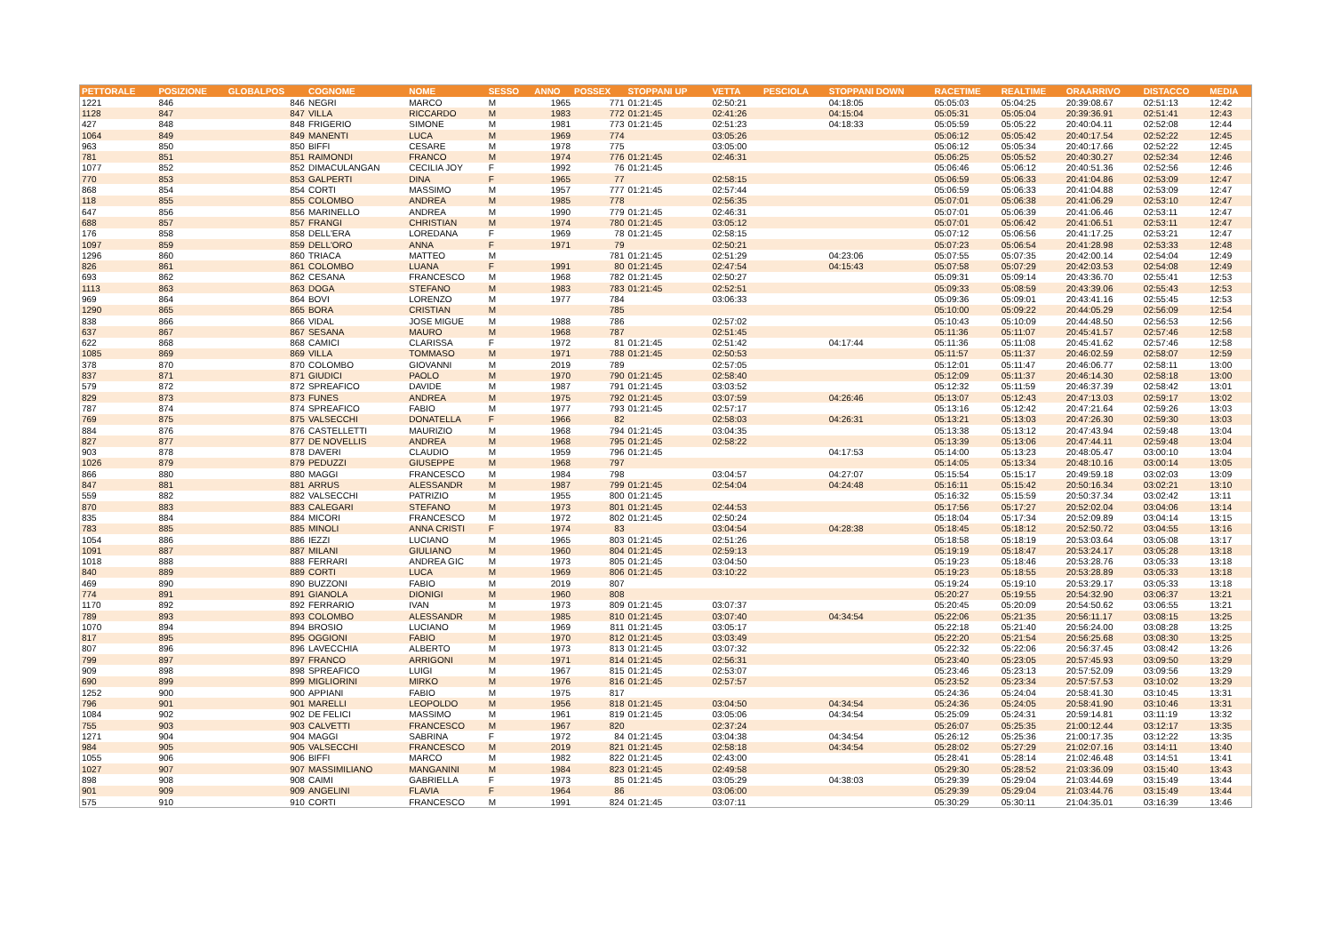| PETTORALE | POSIZIONE | GLOBALPOS | COGNOME | NOME | SESSO | ANNO | POSSEX | STOPPANI UP | VETTA | PESCIOLA | STOPPANI DOWN | RACETIME | REALTIME | ORAARRIVO | DISTACCO | MEDIA |
| --- | --- | --- | --- | --- | --- | --- | --- | --- | --- | --- | --- | --- | --- | --- | --- | --- |
| 1221 | 846 | 846 | NEGRI | MARCO | M | 1965 | 771 | 01:21:45 | 02:50:21 | | 04:18:05 | 05:05:03 | 05:04:25 | 20:39:08.67 | 02:51:13 | 12:42 |
| 1128 | 847 | 847 | VILLA | RICCARDO | M | 1983 | 772 | 01:21:45 | 02:41:26 | | 04:15:04 | 05:05:31 | 05:05:04 | 20:39:36.91 | 02:51:41 | 12:43 |
| 427 | 848 | 848 | FRIGERIO | SIMONE | M | 1981 | 773 | 01:21:45 | 02:51:23 | | 04:18:33 | 05:05:59 | 05:05:22 | 20:40:04.11 | 02:52:08 | 12:44 |
| 1064 | 849 | 849 | MANENTI | LUCA | M | 1969 | 774 | | 03:05:26 | | | 05:06:12 | 05:05:42 | 20:40:17.54 | 02:52:22 | 12:45 |
| 963 | 850 | 850 | BIFFI | CESARE | M | 1978 | 775 | | 03:05:00 | | | 05:06:12 | 05:05:34 | 20:40:17.66 | 02:52:22 | 12:45 |
| 781 | 851 | 851 | RAIMONDI | FRANCO | M | 1974 | 776 | 01:21:45 | 02:46:31 | | | 05:06:25 | 05:05:52 | 20:40:30.27 | 02:52:34 | 12:46 |
| 1077 | 852 | 852 | DIMACULANGAN | CECILIA JOY | F | 1992 | 76 | 01:21:45 | | | | 05:06:46 | 05:06:12 | 20:40:51.36 | 02:52:56 | 12:46 |
| 770 | 853 | 853 | GALPERTI | DINA | F | 1965 | 77 | | 02:58:15 | | | 05:06:59 | 05:06:33 | 20:41:04.86 | 02:53:09 | 12:47 |
| 868 | 854 | 854 | CORTI | MASSIMO | M | 1957 | 777 | 01:21:45 | 02:57:44 | | | 05:06:59 | 05:06:33 | 20:41:04.88 | 02:53:09 | 12:47 |
| 118 | 855 | 855 | COLOMBO | ANDREA | M | 1985 | 778 | | 02:56:35 | | | 05:07:01 | 05:06:38 | 20:41:06.29 | 02:53:10 | 12:47 |
| 647 | 856 | 856 | MARINELLO | ANDREA | M | 1990 | 779 | 01:21:45 | 02:46:31 | | | 05:07:01 | 05:06:39 | 20:41:06.46 | 02:53:11 | 12:47 |
| 688 | 857 | 857 | FRANGI | CHRISTIAN | M | 1974 | 780 | 01:21:45 | 03:05:12 | | | 05:07:01 | 05:06:42 | 20:41:06.51 | 02:53:11 | 12:47 |
| 176 | 858 | 858 | DELL'ERA | LOREDANA | F | 1969 | 78 | 01:21:45 | 02:58:15 | | | 05:07:12 | 05:06:56 | 20:41:17.25 | 02:53:21 | 12:47 |
| 1097 | 859 | 859 | DELL'ORO | ANNA | F | 1971 | 79 | | 02:50:21 | | | 05:07:23 | 05:06:54 | 20:41:28.98 | 02:53:33 | 12:48 |
| 1296 | 860 | 860 | TRIACA | MATTEO | M | | 781 | 01:21:45 | 02:51:29 | | 04:23:06 | 05:07:55 | 05:07:35 | 20:42:00.14 | 02:54:04 | 12:49 |
| 826 | 861 | 861 | COLOMBO | LUANA | F | 1991 | 80 | 01:21:45 | 02:47:54 | | 04:15:43 | 05:07:58 | 05:07:29 | 20:42:03.53 | 02:54:08 | 12:49 |
| 693 | 862 | 862 | CESANA | FRANCESCO | M | 1968 | 782 | 01:21:45 | 02:50:27 | | | 05:09:31 | 05:09:14 | 20:43:36.70 | 02:55:41 | 12:53 |
| 1113 | 863 | 863 | DOGA | STEFANO | M | 1983 | 783 | 01:21:45 | 02:52:51 | | | 05:09:33 | 05:08:59 | 20:43:39.06 | 02:55:43 | 12:53 |
| 969 | 864 | 864 | BOVI | LORENZO | M | 1977 | 784 | | 03:06:33 | | | 05:09:36 | 05:09:01 | 20:43:41.16 | 02:55:45 | 12:53 |
| 1290 | 865 | 865 | BORA | CRISTIAN | M | | 785 | | | | | 05:10:00 | 05:09:22 | 20:44:05.29 | 02:56:09 | 12:54 |
| 838 | 866 | 866 | VIDAL | JOSE MIGUE | M | 1988 | 786 | | 02:57:02 | | | 05:10:43 | 05:10:09 | 20:44:48.50 | 02:56:53 | 12:56 |
| 637 | 867 | 867 | SESANA | MAURO | M | 1968 | 787 | | 02:51:45 | | | 05:11:36 | 05:11:07 | 20:45:41.57 | 02:57:46 | 12:58 |
| 622 | 868 | 868 | CAMICI | CLARISSA | F | 1972 | 81 | 01:21:45 | 02:51:42 | | 04:17:44 | 05:11:36 | 05:11:08 | 20:45:41.62 | 02:57:46 | 12:58 |
| 1085 | 869 | 869 | VILLA | TOMMASO | M | 1971 | 788 | 01:21:45 | 02:50:53 | | | 05:11:57 | 05:11:37 | 20:46:02.59 | 02:58:07 | 12:59 |
| 378 | 870 | 870 | COLOMBO | GIOVANNI | M | 2019 | 789 | | 02:57:05 | | | 05:12:01 | 05:11:47 | 20:46:06.77 | 02:58:11 | 13:00 |
| 837 | 871 | 871 | GIUDICI | PAOLO | M | 1970 | 790 | 01:21:45 | 02:58:40 | | | 05:12:09 | 05:11:37 | 20:46:14.30 | 02:58:18 | 13:00 |
| 579 | 872 | 872 | SPREAFICO | DAVIDE | M | 1987 | 791 | 01:21:45 | 03:03:52 | | | 05:12:32 | 05:11:59 | 20:46:37.39 | 02:58:42 | 13:01 |
| 829 | 873 | 873 | FUNES | ANDREA | M | 1975 | 792 | 01:21:45 | 03:07:59 | | 04:26:46 | 05:13:07 | 05:12:43 | 20:47:13.03 | 02:59:17 | 13:02 |
| 787 | 874 | 874 | SPREAFICO | FABIO | M | 1977 | 793 | 01:21:45 | 02:57:17 | | | 05:13:16 | 05:12:42 | 20:47:21.64 | 02:59:26 | 13:03 |
| 769 | 875 | 875 | VALSECCHI | DONATELLA | F | 1966 | 82 | | 02:58:03 | | 04:26:31 | 05:13:21 | 05:13:03 | 20:47:26.30 | 02:59:30 | 13:03 |
| 884 | 876 | 876 | CASTELLETTI | MAURIZIO | M | 1968 | 794 | 01:21:45 | 03:04:35 | | | 05:13:38 | 05:13:12 | 20:47:43.94 | 02:59:48 | 13:04 |
| 827 | 877 | 877 | DE NOVELLIS | ANDREA | M | 1968 | 795 | 01:21:45 | 02:58:22 | | | 05:13:39 | 05:13:06 | 20:47:44.11 | 02:59:48 | 13:04 |
| 903 | 878 | 878 | DAVERI | CLAUDIO | M | 1959 | 796 | 01:21:45 | | | 04:17:53 | 05:14:00 | 05:13:23 | 20:48:05.47 | 03:00:10 | 13:04 |
| 1026 | 879 | 879 | PEDUZZI | GIUSEPPE | M | 1968 | 797 | | | | | 05:14:05 | 05:13:34 | 20:48:10.16 | 03:00:14 | 13:05 |
| 866 | 880 | 880 | MAGGI | FRANCESCO | M | 1984 | 798 | | 03:04:57 | | 04:27:07 | 05:15:54 | 05:15:17 | 20:49:59.18 | 03:02:03 | 13:09 |
| 847 | 881 | 881 | ARRUS | ALESSANDR | M | 1987 | 799 | 01:21:45 | 02:54:04 | | 04:24:48 | 05:16:11 | 05:15:42 | 20:50:16.34 | 03:02:21 | 13:10 |
| 559 | 882 | 882 | VALSECCHI | PATRIZIO | M | 1955 | 800 | 01:21:45 | | | | 05:16:32 | 05:15:59 | 20:50:37.34 | 03:02:42 | 13:11 |
| 870 | 883 | 883 | CALEGARI | STEFANO | M | 1973 | 801 | 01:21:45 | 02:44:53 | | | 05:17:56 | 05:17:27 | 20:52:02.04 | 03:04:06 | 13:14 |
| 835 | 884 | 884 | MICORI | FRANCESCO | M | 1972 | 802 | 01:21:45 | 02:50:24 | | | 05:18:04 | 05:17:34 | 20:52:09.89 | 03:04:14 | 13:15 |
| 783 | 885 | 885 | MINOLI | ANNA CRISTI | F | 1974 | 83 | | 03:04:54 | | 04:28:38 | 05:18:45 | 05:18:12 | 20:52:50.72 | 03:04:55 | 13:16 |
| 1054 | 886 | 886 | IEZZI | LUCIANO | M | 1965 | 803 | 01:21:45 | 02:51:26 | | | 05:18:58 | 05:18:19 | 20:53:03.64 | 03:05:08 | 13:17 |
| 1091 | 887 | 887 | MILANI | GIULIANO | M | 1960 | 804 | 01:21:45 | 02:59:13 | | | 05:19:19 | 05:18:47 | 20:53:24.17 | 03:05:28 | 13:18 |
| 1018 | 888 | 888 | FERRARI | ANDREA GIC | M | 1973 | 805 | 01:21:45 | 03:04:50 | | | 05:19:23 | 05:18:46 | 20:53:28.76 | 03:05:33 | 13:18 |
| 840 | 889 | 889 | CORTI | LUCA | M | 1969 | 806 | 01:21:45 | 03:10:22 | | | 05:19:23 | 05:18:55 | 20:53:28.89 | 03:05:33 | 13:18 |
| 469 | 890 | 890 | BUZZONI | FABIO | M | 2019 | 807 | | | | | 05:19:24 | 05:19:10 | 20:53:29.17 | 03:05:33 | 13:18 |
| 774 | 891 | 891 | GIANOLA | DIONIGI | M | 1960 | 808 | | | | | 05:20:27 | 05:19:55 | 20:54:32.90 | 03:06:37 | 13:21 |
| 1170 | 892 | 892 | FERRARIO | IVAN | M | 1973 | 809 | 01:21:45 | 03:07:37 | | | 05:20:45 | 05:20:09 | 20:54:50.62 | 03:06:55 | 13:21 |
| 789 | 893 | 893 | COLOMBO | ALESSANDR | M | 1985 | 810 | 01:21:45 | 03:07:40 | | 04:34:54 | 05:22:06 | 05:21:35 | 20:56:11.17 | 03:08:15 | 13:25 |
| 1070 | 894 | 894 | BROSIO | LUCIANO | M | 1969 | 811 | 01:21:45 | 03:05:17 | | | 05:22:18 | 05:21:40 | 20:56:24.00 | 03:08:28 | 13:25 |
| 817 | 895 | 895 | OGGIONI | FABIO | M | 1970 | 812 | 01:21:45 | 03:03:49 | | | 05:22:20 | 05:21:54 | 20:56:25.68 | 03:08:30 | 13:25 |
| 807 | 896 | 896 | LAVECCHIA | ALBERTO | M | 1973 | 813 | 01:21:45 | 03:07:32 | | | 05:22:32 | 05:22:06 | 20:56:37.45 | 03:08:42 | 13:26 |
| 799 | 897 | 897 | FRANCO | ARRIGONI | M | 1971 | 814 | 01:21:45 | 02:56:31 | | | 05:23:40 | 05:23:05 | 20:57:45.93 | 03:09:50 | 13:29 |
| 909 | 898 | 898 | SPREAFICO | LUIGI | M | 1967 | 815 | 01:21:45 | 02:53:07 | | | 05:23:46 | 05:23:13 | 20:57:52.09 | 03:09:56 | 13:29 |
| 690 | 899 | 899 | MIGLIORINI | MIRKO | M | 1976 | 816 | 01:21:45 | 02:57:57 | | | 05:23:52 | 05:23:34 | 20:57:57.53 | 03:10:02 | 13:29 |
| 1252 | 900 | 900 | APPIANI | FABIO | M | 1975 | 817 | | | | | 05:24:36 | 05:24:04 | 20:58:41.30 | 03:10:45 | 13:31 |
| 796 | 901 | 901 | MARELLI | LEOPOLDO | M | 1956 | 818 | 01:21:45 | 03:04:50 | | 04:34:54 | 05:24:36 | 05:24:05 | 20:58:41.90 | 03:10:46 | 13:31 |
| 1084 | 902 | 902 | DE FELICI | MASSIMO | M | 1961 | 819 | 01:21:45 | 03:05:06 | | 04:34:54 | 05:25:09 | 05:24:31 | 20:59:14.81 | 03:11:19 | 13:32 |
| 755 | 903 | 903 | CALVETTI | FRANCESCO | M | 1967 | 820 | | 02:37:24 | | | 05:26:07 | 05:25:35 | 21:00:12.44 | 03:12:17 | 13:35 |
| 1271 | 904 | 904 | MAGGI | SABRINA | F | 1972 | 84 | 01:21:45 | 03:04:38 | | 04:34:54 | 05:26:12 | 05:25:36 | 21:00:17.35 | 03:12:22 | 13:35 |
| 984 | 905 | 905 | VALSECCHI | FRANCESCO | M | 2019 | 821 | 01:21:45 | 02:58:18 | | 04:34:54 | 05:28:02 | 05:27:29 | 21:02:07.16 | 03:14:11 | 13:40 |
| 1055 | 906 | 906 | BIFFI | MARCO | M | 1982 | 822 | 01:21:45 | 02:43:00 | | | 05:28:41 | 05:28:14 | 21:02:46.48 | 03:14:51 | 13:41 |
| 1027 | 907 | 907 | MASSIMILIANO | MANGANINI | M | 1984 | 823 | 01:21:45 | 02:49:58 | | | 05:29:30 | 05:28:52 | 21:03:36.09 | 03:15:40 | 13:43 |
| 898 | 908 | 908 | CAIMI | GABRIELLA | F | 1973 | 85 | 01:21:45 | 03:05:29 | | 04:38:03 | 05:29:39 | 05:29:04 | 21:03:44.69 | 03:15:49 | 13:44 |
| 901 | 909 | 909 | ANGELINI | FLAVIA | F | 1964 | 86 | | 03:06:00 | | | 05:29:39 | 05:29:04 | 21:03:44.76 | 03:15:49 | 13:44 |
| 575 | 910 | 910 | CORTI | FRANCESCO | M | 1991 | 824 | 01:21:45 | 03:07:11 | | | 05:30:29 | 05:30:11 | 21:04:35.01 | 03:16:39 | 13:46 |